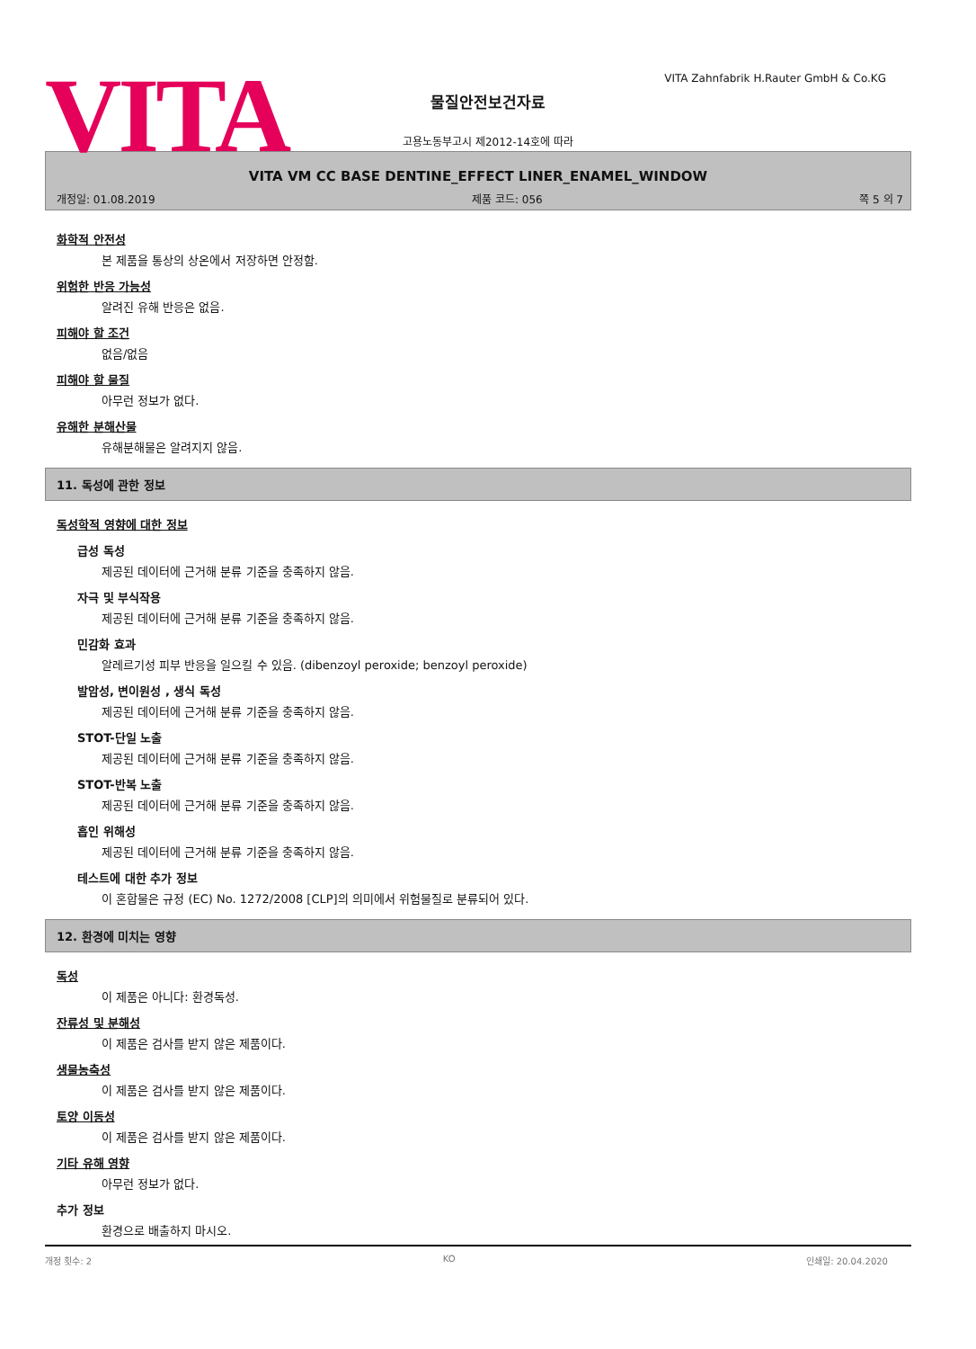VITA
VITA Zahnfabrik H.Rauter GmbH & Co.KG
물질안전보건자료
고용노동부고시 제2012-14호에 따라
VITA VM CC BASE DENTINE_EFFECT LINER_ENAMEL_WINDOW
개정일: 01.08.2019 제품 코드: 056 쪽 5 의 7
화학적 안전성
본 제품을 통상의 상온에서 저장하면 안정함.
위험한 반응 가능성
알려진 유해 반응은 없음.
피해야 할 조건
없음/없음
피해야 할 물질
아무런 정보가 없다.
유해한 분해산물
유해분해물은 알려지지 않음.
11. 독성에 관한 정보
독성학적 영향에 대한 정보
급성 독성
제공된 데이터에 근거해 분류 기준을 충족하지 않음.
자극 및 부식작용
제공된 데이터에 근거해 분류 기준을 충족하지 않음.
민감화 효과
알레르기성 피부 반응을 일으킬 수 있음. (dibenzoyl peroxide; benzoyl peroxide)
발암성, 변이원성 , 생식 독성
제공된 데이터에 근거해 분류 기준을 충족하지 않음.
STOT-단일 노출
제공된 데이터에 근거해 분류 기준을 충족하지 않음.
STOT-반복 노출
제공된 데이터에 근거해 분류 기준을 충족하지 않음.
흡인 위해성
제공된 데이터에 근거해 분류 기준을 충족하지 않음.
테스트에 대한 추가 정보
이 혼합물은 규정 (EC) No. 1272/2008 [CLP]의 의미에서 위험물질로 분류되어 있다.
12. 환경에 미치는 영향
독성
이 제품은 아니다: 환경독성.
잔류성 및 분해성
이 제품은 검사를 받지 않은 제품이다.
생물농축성
이 제품은 검사를 받지 않은 제품이다.
토양 이동성
이 제품은 검사를 받지 않은 제품이다.
기타 유해 영향
아무런 정보가 없다.
추가 정보
환경으로 배출하지 마시오.
개정 횟수: 2 KO 인쇄일: 20.04.2020